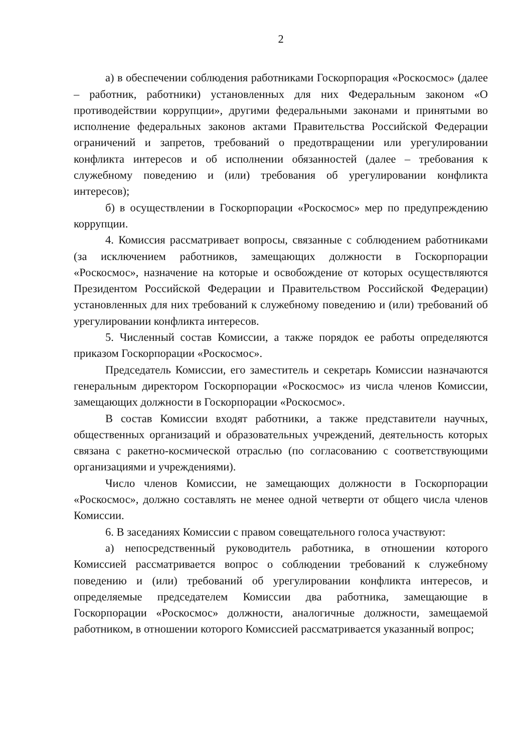2
а) в обеспечении соблюдения работниками Госкорпорация «Роскосмос» (далее – работник, работники) установленных для них Федеральным законом «О противодействии коррупции», другими федеральными законами и принятыми во исполнение федеральных законов актами Правительства Российской Федерации ограничений и запретов, требований о предотвращении или урегулировании конфликта интересов и об исполнении обязанностей (далее – требования к служебному поведению и (или) требования об урегулировании конфликта интересов);
б) в осуществлении в Госкорпорации «Роскосмос» мер по предупреждению коррупции.
4. Комиссия рассматривает вопросы, связанные с соблюдением работниками (за исключением работников, замещающих должности в Госкорпорации «Роскосмос», назначение на которые и освобождение от которых осуществляются Президентом Российской Федерации и Правительством Российской Федерации) установленных для них требований к служебному поведению и (или) требований об урегулировании конфликта интересов.
5. Численный состав Комиссии, а также порядок ее работы определяются приказом Госкорпорации «Роскосмос».
Председатель Комиссии, его заместитель и секретарь Комиссии назначаются генеральным директором Госкорпорации «Роскосмос» из числа членов Комиссии, замещающих должности в Госкорпорации «Роскосмос».
В состав Комиссии входят работники, а также представители научных, общественных организаций и образовательных учреждений, деятельность которых связана с ракетно-космической отраслью (по согласованию с соответствующими организациями и учреждениями).
Число членов Комиссии, не замещающих должности в Госкорпорации «Роскосмос», должно составлять не менее одной четверти от общего числа членов Комиссии.
6. В заседаниях Комиссии с правом совещательного голоса участвуют:
а) непосредственный руководитель работника, в отношении которого Комиссией рассматривается вопрос о соблюдении требований к служебному поведению и (или) требований об урегулировании конфликта интересов, и определяемые председателем Комиссии два работника, замещающие в Госкорпорации «Роскосмос» должности, аналогичные должности, замещаемой работником, в отношении которого Комиссией рассматривается указанный вопрос;